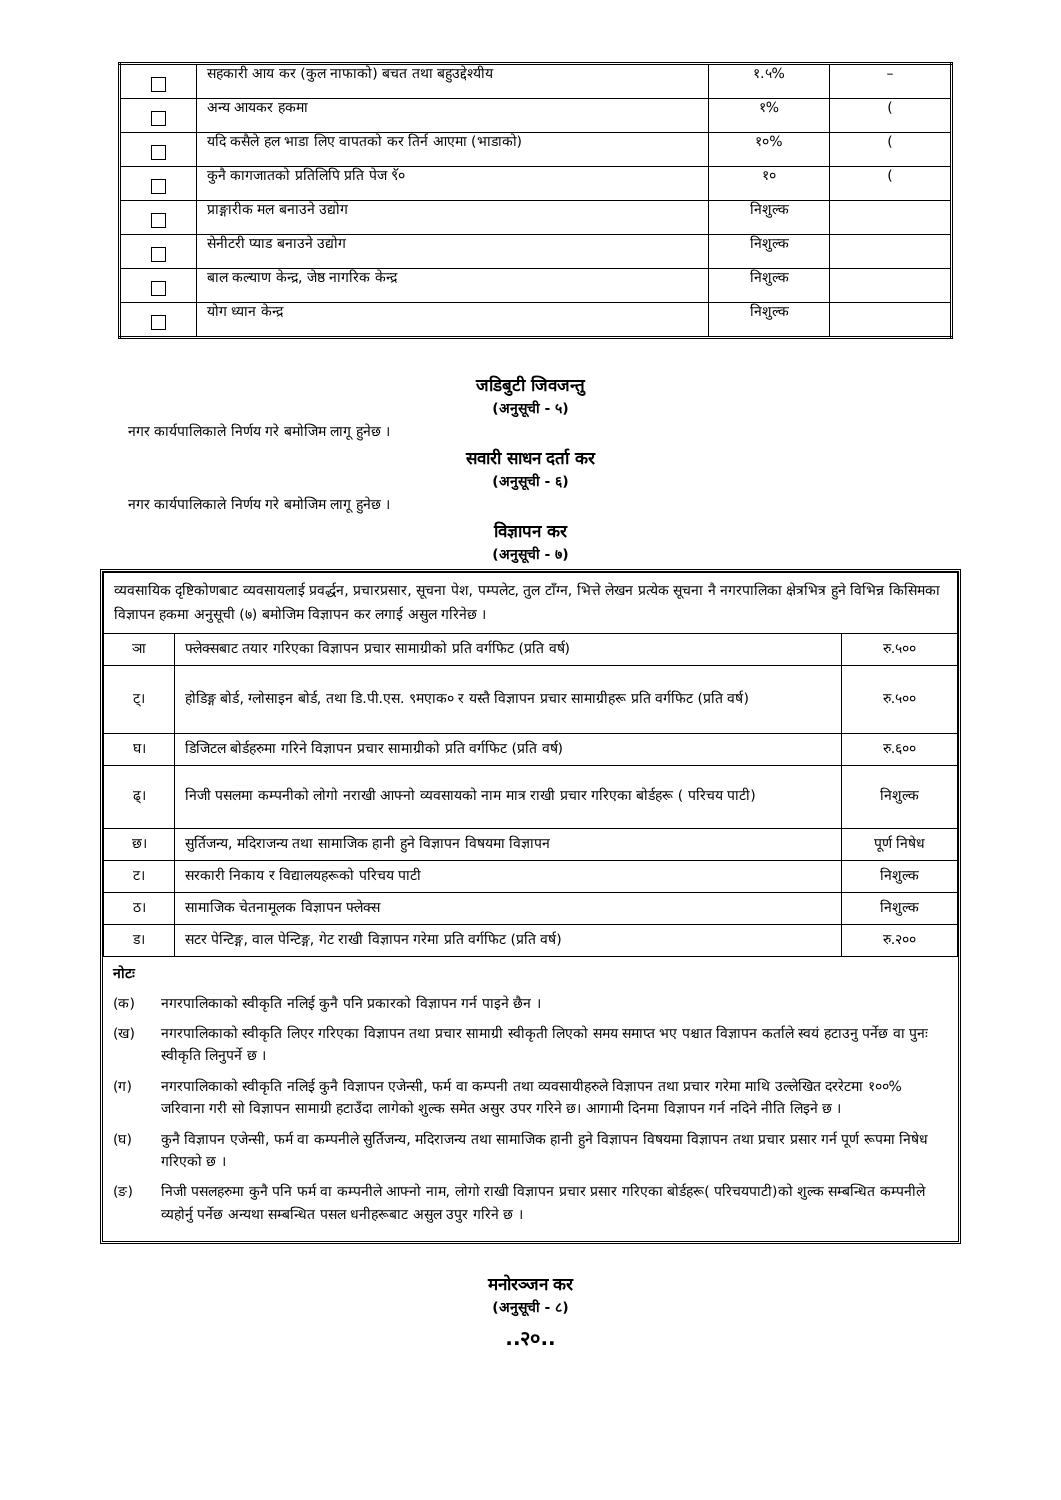| | सहकारी आय कर (कुल नाफाको) बचत तथा बहुउद्देश्यीय | १.५% | – |
| | अन्य आयकर हकमा | १% | ( |
| | यदि कसैले हल भाडा लिए वापतको कर तिर्न आएमा (भाडाको) | १०% | ( |
| | कुनै कागजातको प्रतिलिपि प्रति पेज ९ॅ० | १० | ( |
| | प्राङ्गारीक मल बनाउने उद्योग | निशुल्क | |
| | सेनीटरी प्याड बनाउने उद्योग | निशुल्क | |
| | बाल कल्याण केन्द्र, जेष्ठ नागरिक केन्द्र | निशुल्क | |
| | योग ध्यान केन्द्र | निशुल्क | |
जडिबुटी जिवजन्तु
(अनुसूची - ५)
नगर कार्यपालिकाले निर्णय गरे बमोजिम लागू हुनेछ ।
सवारी साधन दर्ता कर
(अनुसूची - ६)
नगर कार्यपालिकाले निर्णय गरे बमोजिम लागू हुनेछ ।
विज्ञापन कर
(अनुसूची - ७)
| व्यवसायिक दृष्टिकोणबाट व्यवसायलाई प्रवर्द्धन, प्रचारप्रसार, सूचना पेश, पम्पलेट, तुल टाँग्न, भित्ते लेखन प्रत्येक सूचना नै नगरपालिका क्षेत्रभित्र हुने विभिन्न किसिमका विज्ञापन हकमा अनुसूची (७) बमोजिम विज्ञापन कर लगाई असुल गरिनेछ । | | |
| ञा | फ्लेक्सबाट तयार गरिएका विज्ञापन प्रचार सामाग्रीको प्रति वर्गफिट (प्रति वर्ष) | रु.५०० |
| ट्। | होडिङ्ग बोर्ड, ग्लोसाइन बोर्ड, तथा डि.पी.एस. ९मएाक० र यस्तै विज्ञापन प्रचार सामाग्रीहरू प्रति वर्गफिट (प्रति वर्ष) | रु.५०० |
| घ। | डिजिटल बोर्डहरुमा गरिने विज्ञापन प्रचार सामाग्रीको प्रति वर्गफिट (प्रति वर्ष) | रु.६०० |
| ढ्। | निजी पसलमा कम्पनीको लोगो नराखी आफ्नो व्यवसायको नाम मात्र राखी प्रचार गरिएका बोर्डहरू ( परिचय पाटी) | निशुल्क |
| छ। | सुर्तिजन्य, मदिराजन्य तथा सामाजिक हानी हुने विज्ञापन विषयमा विज्ञापन | पूर्ण निषेध |
| ट। | सरकारी निकाय र विद्यालयहरूको परिचय पाटी | निशुल्क |
| ठ। | सामाजिक चेतनामूलक विज्ञापन फ्लेक्स | निशुल्क |
| ड। | सटर पेन्टिङ्ग, वाल पेन्टिङ्ग, गेट राखी विज्ञापन गरेमा प्रति वर्गफिट (प्रति वर्ष) | रु.२०० |
नोटः
(क) नगरपालिकाको स्वीकृति नलिई कुनै पनि प्रकारको विज्ञापन गर्न पाइने छैन ।
(ख) नगरपालिकाको स्वीकृति लिएर गरिएका विज्ञापन तथा प्रचार सामाग्री स्वीकृती लिएको समय समाप्त भए पश्चात विज्ञापन कर्ताले स्वयं हटाउनु पर्नेछ वा पुनः स्वीकृति लिनुपर्ने छ ।
(ग) नगरपालिकाको स्वीकृति नलिई कुनै विज्ञापन एजेन्सी, फर्म वा कम्पनी तथा व्यवसायीहरुले विज्ञापन तथा प्रचार गरेमा माथि उल्लेखित दररेटमा १००% जरिवाना गरी सो विज्ञापन सामाग्री हटाउँदा लागेको शुल्क समेत असुर उपर गरिने छ। आगामी दिनमा विज्ञापन गर्न नदिने नीति लिइने छ ।
(घ) कुनै विज्ञापन एजेन्सी, फर्म वा कम्पनीले सुर्तिजन्य, मदिराजन्य तथा सामाजिक हानी हुने विज्ञापन विषयमा विज्ञापन तथा प्रचार प्रसार गर्न पूर्ण रूपमा निषेध गरिएको छ ।
(ङ) निजी पसलहरुमा कुनै पनि फर्म वा कम्पनीले आफ्नो नाम, लोगो राखी विज्ञापन प्रचार प्रसार गरिएका बोर्डहरू( परिचयपाटी)को शुल्क सम्बन्धित कम्पनीले व्यहोर्नु पर्नेछ अन्यथा सम्बन्धित पसल धनीहरूबाट असुल उपुर गरिने छ ।
मनोरञ्जन कर
(अनुसूची - ८)
..२०..